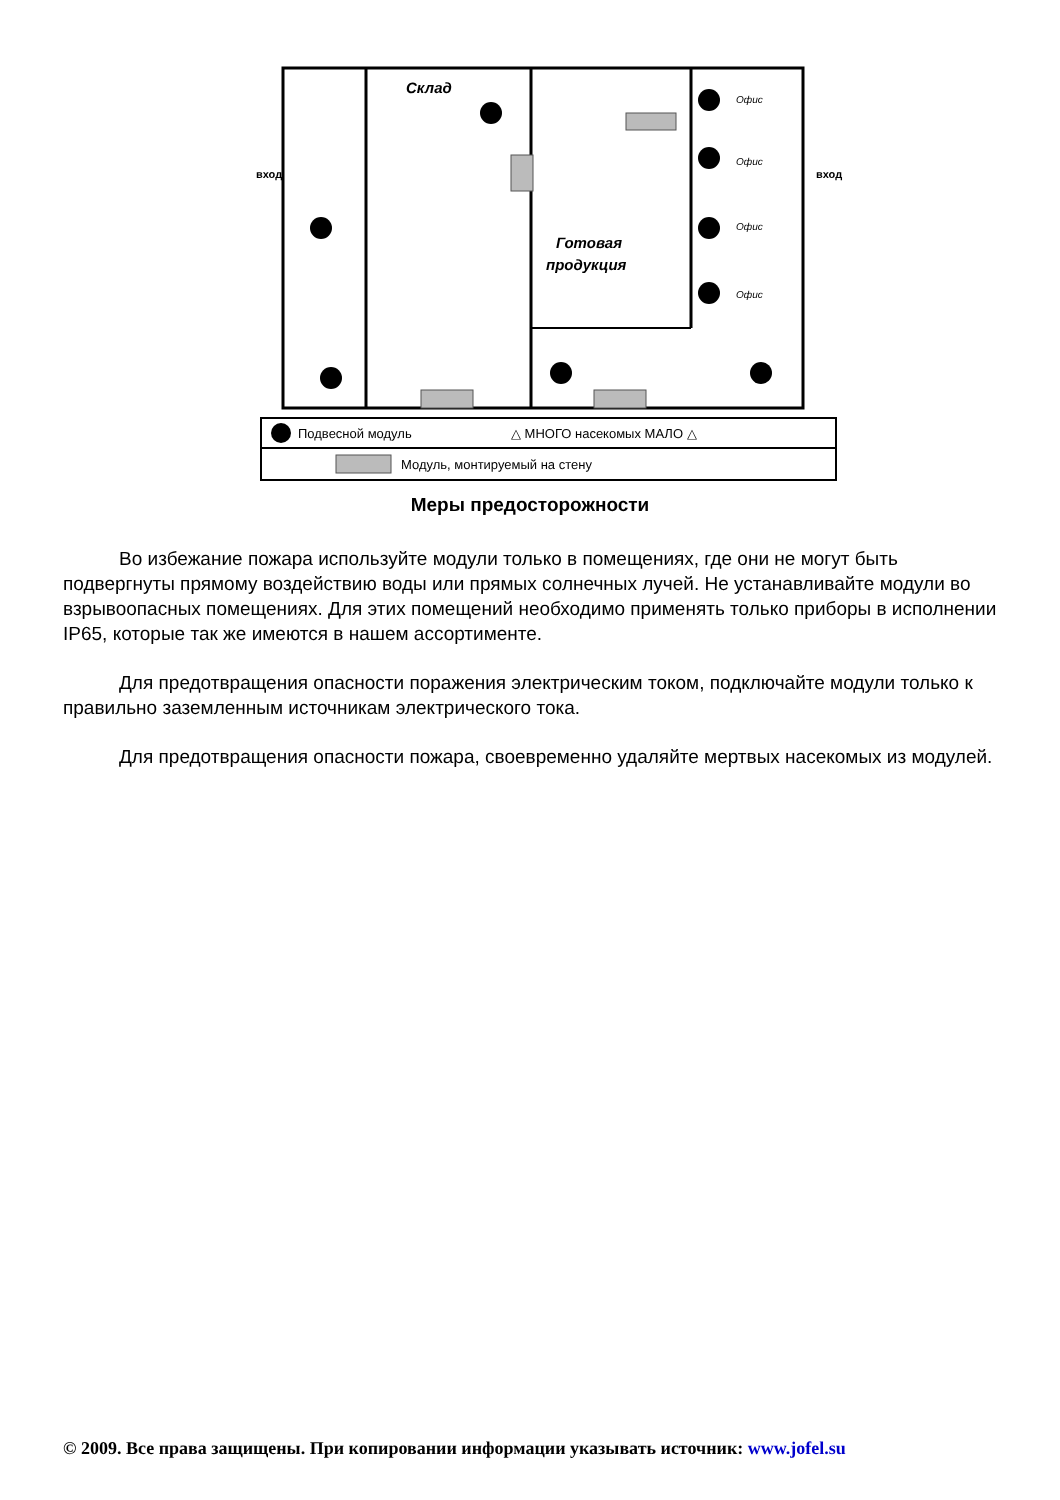Склад
Готовая
продукция
Офис
Офис
Офис
Офис
Подвесной модуль
△ МНОГО насекомых МАЛО △
Модуль, монтируемый на стену
вход
вход
Меры предосторожности
Во избежание пожара используйте модули только в помещениях, где они не могут быть подвергнуты прямому воздействию воды или прямых солнечных лучей. Не устанавливайте модули во взрывоопасных помещениях. Для этих помещений необходимо применять только приборы в исполнении IP65, которые так же имеются в нашем ассортименте.
Для предотвращения опасности поражения электрическим током, подключайте модули только к правильно заземленным источникам электрического тока.
Для предотвращения опасности пожара, своевременно удаляйте мертвых насекомых из модулей.
© 2009. Все права защищены. При копировании информации указывать источник: www.jofel.su